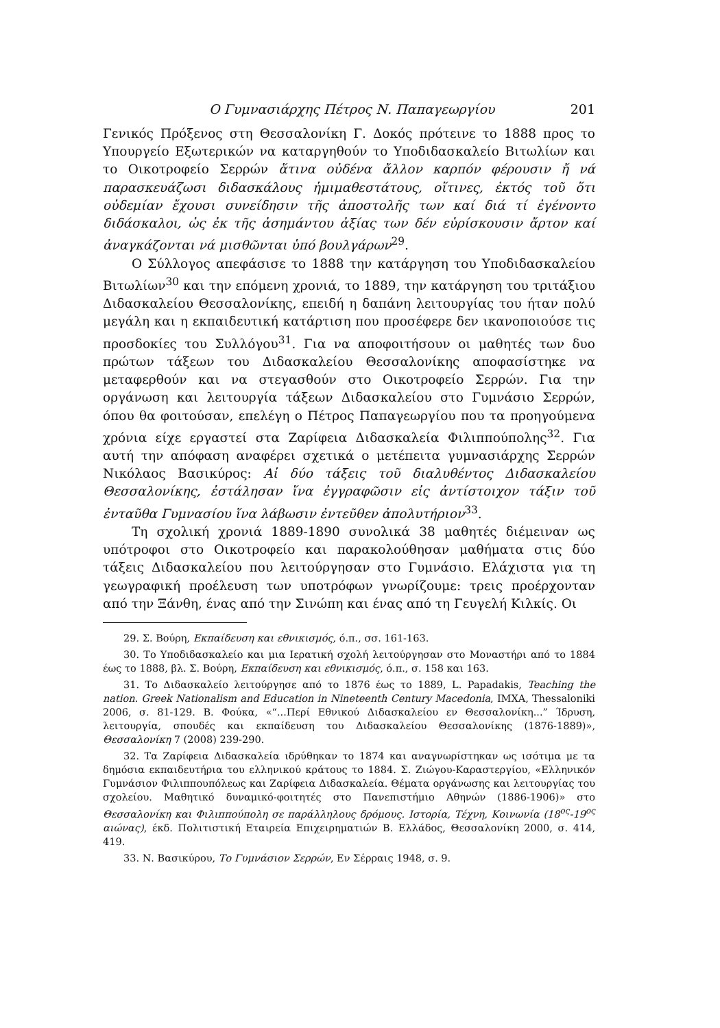Ο Γυμνασιάρχης Πέτρος Ν. Παπαγεωργίου 201
Γενικός Πρόξενος στη Θεσσαλονίκη Γ. Δοκός πρότεινε το 1888 προς το Υπουργείο Εξωτερικών να καταργηθούν το Υποδιδασκαλείο Βιτωλίων και το Οικοτροφείο Σερρών ἅτινα οὐδένα ἄλλον καρπόν φέρουσιν ἤ νά παρασκευάζωσι διδασκάλους ἡμιμαθεστάτους, οἵτινες, ἐκτός τοῦ ὅτι οὐδεμίαν ἔχουσι συνείδησιν τῆς ἀποστολῆς των καί διά τί ἐγένοντο διδάσκαλοι, ὡς ἐκ τῆς ἀσημάντου ἀξίας των δέν εὑρίσκουσιν ἄρτον καί ἀναγκάζονται νά μισθῶνται ὑπό βουλγάρων<sup>29</sup>.
Ο Σύλλογος απεφάσισε το 1888 την κατάργηση του Υποδιδασκαλείου Βιτωλίων<sup>30</sup> και την επόμενη χρονιά, το 1889, την κατάργηση του τριτάξιου Διδασκαλείου Θεσσαλονίκης, επειδή η δαπάνη λειτουργίας του ήταν πολύ μεγάλη και η εκπαιδευτική κατάρτιση που προσέφερε δεν ικανοποιούσε τις προσδοκίες του Συλλόγου<sup>31</sup>. Για να αποφοιτήσουν οι μαθητές των δυο πρώτων τάξεων του Διδασκαλείου Θεσσαλονίκης αποφασίστηκε να μεταφερθούν και να στεγασθούν στο Οικοτροφείο Σερρών. Για την οργάνωση και λειτουργία τάξεων Διδασκαλείου στο Γυμνάσιο Σερρών, όπου θα φοιτούσαν, επελέγη ο Πέτρος Παπαγεωργίου που τα προηγούμενα χρόνια είχε εργαστεί στα Ζαρίφεια Διδασκαλεία Φιλιππούπολης<sup>32</sup>. Για αυτή την απόφαση αναφέρει σχετικά ο μετέπειτα γυμνασιάρχης Σερρών Νικόλαος Βασικύρος: Αἱ δύο τάξεις τοῦ διαλυθέντος Διδασκαλείου Θεσσαλονίκης, ἐστάλησαν ἵνα ἐγγραφῶσιν εἰς ἀντίστοιχον τάξιν τοῦ ἐνταῦθα Γυμνασίου ἵνα λάβωσιν ἐντεῦθεν ἀπολυτήριον<sup>33</sup>.
Τη σχολική χρονιά 1889-1890 συνολικά 38 μαθητές διέμειναν ως υπότροφοι στο Οικοτροφείο και παρακολούθησαν μαθήματα στις δύο τάξεις Διδασκαλείου που λειτούργησαν στο Γυμνάσιο. Ελάχιστα για τη γεωγραφική προέλευση των υποτρόφων γνωρίζουμε: τρεις προέρχονταν από την Ξάνθη, ένας από την Σινώπη και ένας από τη Γευγελή Κιλκίς. Οι
29. Σ. Βούρη, Εκπαίδευση και εθνικισμός, ό.π., σσ. 161-163.
30. Το Υποδιδασκαλείο και μια Ιερατική σχολή λειτούργησαν στο Μοναστήρι από το 1884 έως το 1888, βλ. Σ. Βούρη, Εκπαίδευση και εθνικισμός, ό.π., σ. 158 και 163.
31. Το Διδασκαλείο λειτούργησε από το 1876 έως το 1889, L. Papadakis, Teaching the nation. Greek Nationalism and Education in Nineteenth Century Macedonia, ΙΜΧΑ, Thessaloniki 2006, σ. 81-129. Β. Φούκα, «“...Περί Εθνικού Διδασκαλείου εν Θεσσαλονίκη...” Ίδρυση, λειτουργία, σπουδές και εκπαίδευση του Διδασκαλείου Θεσσαλονίκης (1876-1889)», Θεσσαλονίκη 7 (2008) 239-290.
32. Τα Ζαρίφεια Διδασκαλεία ιδρύθηκαν το 1874 και αναγνωρίστηκαν ως ισότιμα με τα δημόσια εκπαιδευτήρια του ελληνικού κράτους το 1884. Σ. Ζιώγου-Καραστεργίου, «Ελληνικόν Γυμνάσιον Φιλιππουπόλεως και Ζαρίφεια Διδασκαλεία. Θέματα οργάνωσης και λειτουργίας του σχολείου. Μαθητικό δυναμικό-φοιτητές στο Πανεπιστήμιο Αθηνών (1886-1906)» στο Θεσσαλονίκη και Φιλιππούπολη σε παράλληλους δρόμους. Ιστορία, Τέχνη, Κοινωνία (18<sup>ος</sup>-19<sup>ος</sup> αιώνας), έκδ. Πολιτιστική Εταιρεία Επιχειρηματιών Β. Ελλάδος, Θεσσαλονίκη 2000, σ. 414, 419.
33. Ν. Βασικύρου, Το Γυμνάσιον Σερρών, Εν Σέρραις 1948, σ. 9.